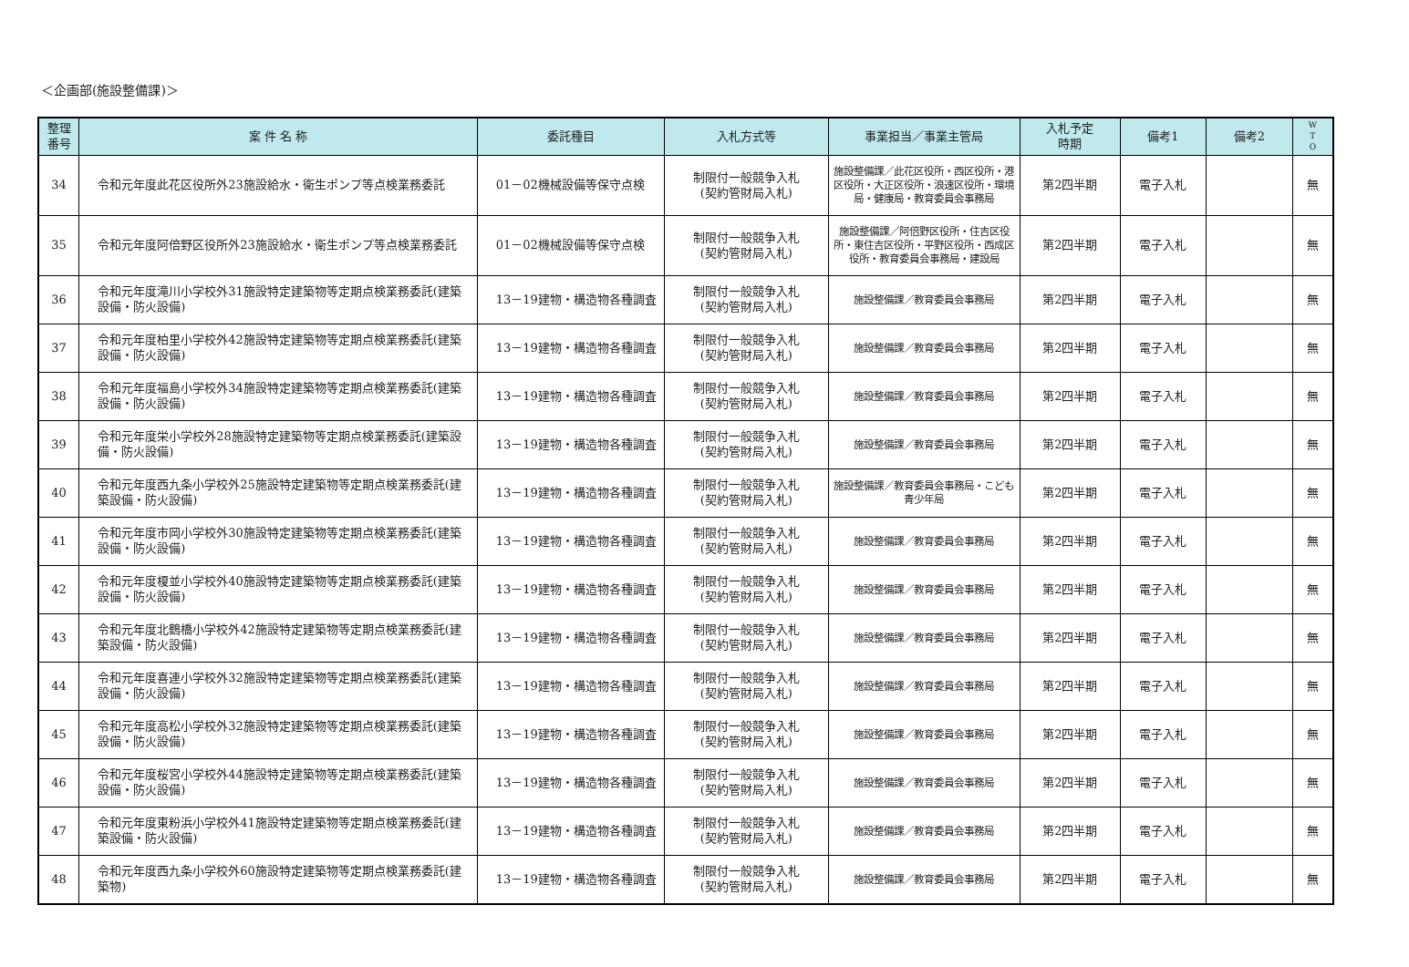＜企画部(施設整備課)＞
| 整理 番号 | 案 件 名 称 | 委託種目 | 入札方式等 | 事業担当／事業主管局 | 入札予定 時期 | 備考1 | 備考2 | W T O |
| --- | --- | --- | --- | --- | --- | --- | --- | --- |
| 34 | 令和元年度此花区役所外23施設給水・衛生ポンプ等点検業務委託 | 01－02機械設備等保守点検 | 制限付一般競争入札 (契約管財局入札) | 施設整備課／此花区役所・西区役所・港区役所・大正区役所・浪速区役所・環境局・健康局・教育委員会事務局 | 第2四半期 | 電子入札 | | 無 |
| 35 | 令和元年度阿倍野区役所外23施設給水・衛生ポンプ等点検業務委託 | 01－02機械設備等保守点検 | 制限付一般競争入札 (契約管財局入札) | 施設整備課／阿倍野区役所・住吉区役所・東住吉区役所・平野区役所・西成区役所・教育委員会事務局・建設局 | 第2四半期 | 電子入札 | | 無 |
| 36 | 令和元年度滝川小学校外31施設特定建築物等定期点検業務委託(建築設備・防火設備) | 13－19建物・構造物各種調査 | 制限付一般競争入札 (契約管財局入札) | 施設整備課／教育委員会事務局 | 第2四半期 | 電子入札 | | 無 |
| 37 | 令和元年度柏里小学校外42施設特定建築物等定期点検業務委託(建築設備・防火設備) | 13－19建物・構造物各種調査 | 制限付一般競争入札 (契約管財局入札) | 施設整備課／教育委員会事務局 | 第2四半期 | 電子入札 | | 無 |
| 38 | 令和元年度福島小学校外34施設特定建築物等定期点検業務委託(建築設備・防火設備) | 13－19建物・構造物各種調査 | 制限付一般競争入札 (契約管財局入札) | 施設整備課／教育委員会事務局 | 第2四半期 | 電子入札 | | 無 |
| 39 | 令和元年度栄小学校外28施設特定建築物等定期点検業務委託(建築設備・防火設備) | 13－19建物・構造物各種調査 | 制限付一般競争入札 (契約管財局入札) | 施設整備課／教育委員会事務局 | 第2四半期 | 電子入札 | | 無 |
| 40 | 令和元年度西九条小学校外25施設特定建築物等定期点検業務委託(建築設備・防火設備) | 13－19建物・構造物各種調査 | 制限付一般競争入札 (契約管財局入札) | 施設整備課／教育委員会事務局・こども青少年局 | 第2四半期 | 電子入札 | | 無 |
| 41 | 令和元年度市岡小学校外30施設特定建築物等定期点検業務委託(建築設備・防火設備) | 13－19建物・構造物各種調査 | 制限付一般競争入札 (契約管財局入札) | 施設整備課／教育委員会事務局 | 第2四半期 | 電子入札 | | 無 |
| 42 | 令和元年度榎並小学校外40施設特定建築物等定期点検業務委託(建築設備・防火設備) | 13－19建物・構造物各種調査 | 制限付一般競争入札 (契約管財局入札) | 施設整備課／教育委員会事務局 | 第2四半期 | 電子入札 | | 無 |
| 43 | 令和元年度北鶴橋小学校外42施設特定建築物等定期点検業務委託(建築設備・防火設備) | 13－19建物・構造物各種調査 | 制限付一般競争入札 (契約管財局入札) | 施設整備課／教育委員会事務局 | 第2四半期 | 電子入札 | | 無 |
| 44 | 令和元年度喜連小学校外32施設特定建築物等定期点検業務委託(建築設備・防火設備) | 13－19建物・構造物各種調査 | 制限付一般競争入札 (契約管財局入札) | 施設整備課／教育委員会事務局 | 第2四半期 | 電子入札 | | 無 |
| 45 | 令和元年度高松小学校外32施設特定建築物等定期点検業務委託(建築設備・防火設備) | 13－19建物・構造物各種調査 | 制限付一般競争入札 (契約管財局入札) | 施設整備課／教育委員会事務局 | 第2四半期 | 電子入札 | | 無 |
| 46 | 令和元年度桜宮小学校外44施設特定建築物等定期点検業務委託(建築設備・防火設備) | 13－19建物・構造物各種調査 | 制限付一般競争入札 (契約管財局入札) | 施設整備課／教育委員会事務局 | 第2四半期 | 電子入札 | | 無 |
| 47 | 令和元年度東粉浜小学校外41施設特定建築物等定期点検業務委託(建築設備・防火設備) | 13－19建物・構造物各種調査 | 制限付一般競争入札 (契約管財局入札) | 施設整備課／教育委員会事務局 | 第2四半期 | 電子入札 | | 無 |
| 48 | 令和元年度西九条小学校外60施設特定建築物等定期点検業務委託(建築物) | 13－19建物・構造物各種調査 | 制限付一般競争入札 (契約管財局入札) | 施設整備課／教育委員会事務局 | 第2四半期 | 電子入札 | | 無 |